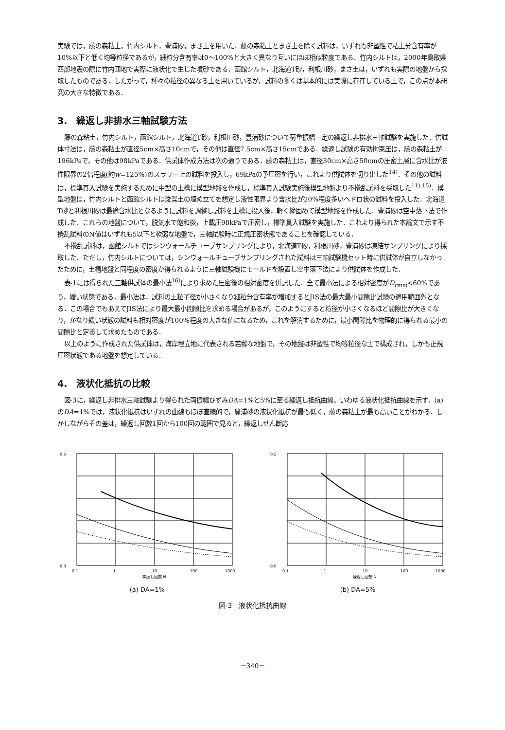実験では，藤の森粘土，竹内シルト，豊浦砂，まさ土を用いた．藤の森粘土とまさ土を除く試料は，いずれも非塑性で粘土分含有率が10%以下と低く均等粒径であるが，細粒分含有率は0～100%と大きく異なり互いにほぼ相似粒度である．竹内シルトは，2000年鳥取県西部地震の際に竹内団地で実際に液状化で生じた噴砂である．函館シルト，北海道T砂，利根川砂，まさ土は，いずれも実際の地盤から採取したものである．したがって，種々の粒径の異なる土を用いているが，試料の多くは基本的には実際に存在している土で，この点が本研究の大きな特徴である．
3.　繰返し非排水三軸試験方法
藤の森粘土，竹内シルト，函館シルト，北海道T砂，利根川砂，豊浦砂について荷重振幅一定の繰返し非排水三軸試験を実施した．供試体寸法は，藤の森粘土が直径5cm×高さ10cmで，その他は直径7.5cm×高さ15cmである．繰返し試験の有効拘束圧は，藤の森粘土が196kPaで，その他は98kPaである．供試体作成方法は次の通りである．藤の森粘土は，直径30cm×高さ50cmの圧密土層に含水比が液性限界の2倍程度(約w=125%)のスラリー上の試料を投入し，69kPaの予圧密を行い，これより供試体を切り出した<sup>14)</sup>．その他の試料は，標準貫入試験を実施するために中型の土槽に模型地盤を作成し，標準貫入試験実施後模型地盤より不攪乱試料を採取した<sup>11),15)</sup>．模型地盤は，竹内シルトと函館シルトは浚渫土の埋め立てを想定し液性限界より含水比が20%程度多いヘドロ状の試料を投入した．北海道T砂と利根川砂は最適含水比となるように試料を調整し試料を土槽に投入後，軽く締固めて模型地盤を作成した．豊浦砂は空中落下法で作成した．これらの地盤について，脱気水で飽和後，上載圧98kPaで圧密し，標準貫入試験を実施した．これより得られた本論文で示す不攪乱試料のN値はいずれも5以下と軟弱な地盤で，三軸試験時に正規圧密状態であることを確認している．
不攪乱試料は，函館シルトではシンウォールチューブサンプリングにより，北海道T砂，利根川砂，豊浦砂は凍結サンプリングにより採取した．ただし，竹内シルトについては，シンウォールチューブサンプリングされた試料は三軸試験機セット時に供試体が自立しなかったために，土槽地盤と同程度の密度が得られるように三軸試験機にモールドを設置し空中落下法により供試体を作成した．
表-1には得られた三軸供試体の最小法<sup>16)</sup>により求めた圧密後の相対密度を併記した．全て最小法による相対密度がD<sub>rmm</sub><60%であり，緩い状態である．最小法は，試料の土粒子径が小さくなり細粒分含有率が増加するとJIS法の最大最小間隙比試験の適用範囲外となる．この場合でもあえてJIS法により最大最小間隙比を求める場合があるが，このようにすると粒径が小さくなるほど間隙比が大きくなり，かなり緩い状態の試料も相対密度が100%程度の大きな値になるため，これを解消するために，最小間隙比を物理的に得られる最小の間隙比と定義して求めたものである．
以上のように作成された供試体は，海岸埋立地に代表される若齢な地盤で，その地盤は非塑性で均等粒径な土で構成され，しかも正規圧密状態である地盤を想定している．
4.　液状化抵抗の比較
図-3に，繰返し非排水三軸試験より得られた両振幅ひずみDA=1%と5%に至る繰返し抵抗曲線，いわゆる液状化抵抗曲線を示す．(a)のDA=1%では，液状化抵抗はいずれの曲線もほぼ直線的で，豊浦砂の液状化抵抗が最も低く，藤の森粘土が最も高いことがわかる．しかしながらその差は，繰返し回数1回から100回の範囲で見ると，繰返しせん断応
0.5
0.0
0.1
1
10
100
1000
繰返し回数 N
(a) DA=1%
0.5
0.0
0.1
1
10
100
1000
繰返し回数 N
(b) DA=5%
図-3　液状化抵抗曲線
－340－